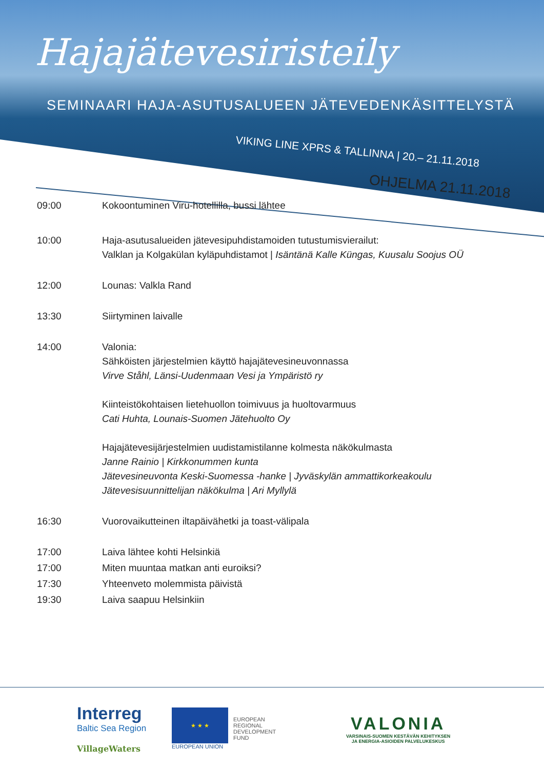Hajajätevesiristeily
SEMINAARI HAJA-ASUTUSALUEEN JÄTEVEDENKÄSITTELYSTÄ
VIKING LINE XPRS & TALLINNA | 20.– 21.11.2018
OHJELMA 21.11.2018
09:00 Kokoontuminen Viru-hotellilla, bussi lähtee
10:00 Haja-asutusalueiden jätevesipuhdistamoiden tutustumisvierailut:
Valklan ja Kolgakülan kyläpuhdistamot | Isäntänä Kalle Küngas, Kuusalu Soojus OÜ
12:00 Lounas: Valkla Rand
13:30 Siirtyminen laivalle
14:00 Valonia:
Sähköisten järjestelmien käyttö hajajätevesineuvonnassa
Virve Ståhl, Länsi-Uudenmaan Vesi ja Ympäristö ry
Kiinteistökohtaisen lietehuollon toimivuus ja huoltovarmuus
Cati Huhta, Lounais-Suomen Jätehuolto Oy
Hajajätevesijärjestelmien uudistamistilanne kolmesta näkökulmasta
Janne Rainio | Kirkkonummen kunta
Jätevesineuvonta Keski-Suomessa -hanke | Jyväskylän ammattikorkeakoulu
Jätevesisuunnittelijan näkökulma | Ari Myllylä
16:30 Vuorovaikutteinen iltapäivähetki ja toast-välipala
17:00 Laiva lähtee kohti Helsinkiä
17:00 Miten muuntaa matkan anti euroiksi?
17:30 Yhteenveto molemmista päivistä
19:30 Laiva saapuu Helsinkiin
Interreg
Baltic Sea Region
VillageWaters
★ ★ ★
EUROPEAN UNION
EUROPEAN
REGIONAL
DEVELOPMENT
FUND
VALONIA
VARSINAIS-SUOMEN KESTÄVÄN KEHITYKSEN
JA ENERGIA-ASIOIDEN PALVELUKESKUS